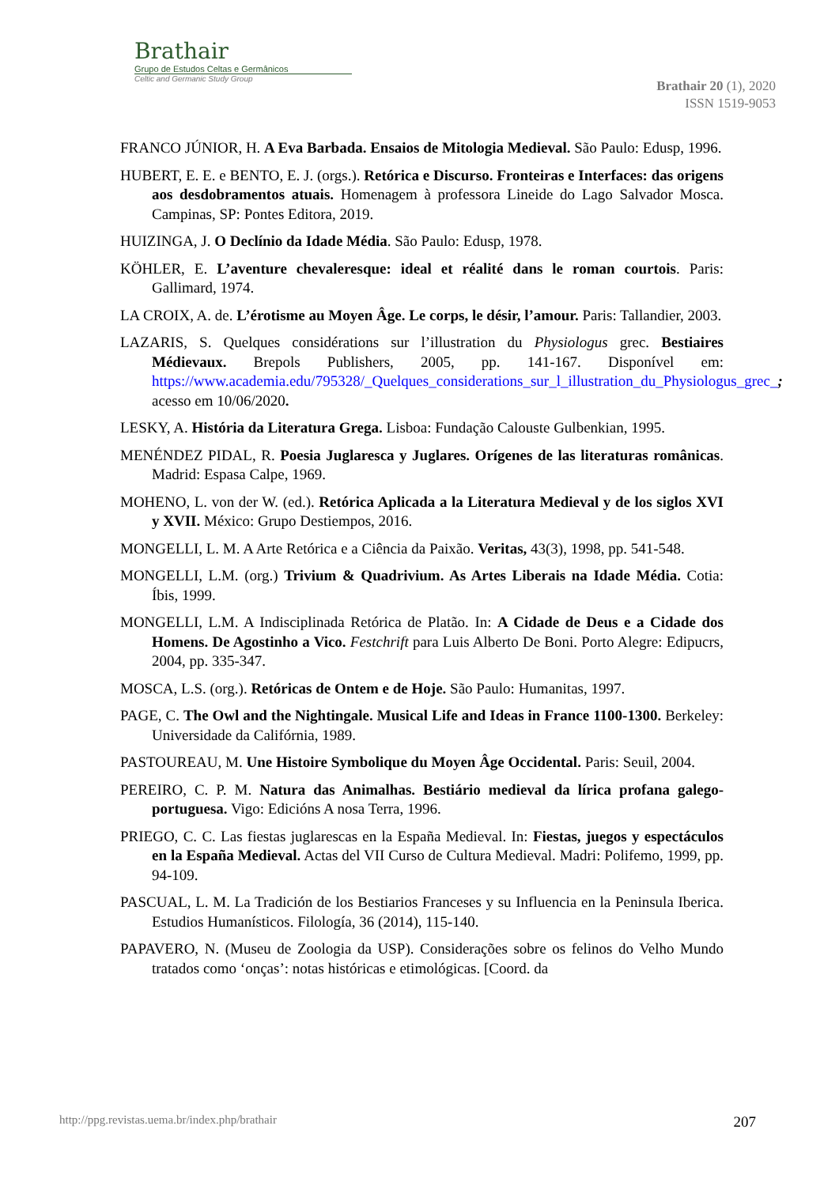Brathair
Grupo de Estudos Celtas e Germânicos
Celtic and Germanic Study Group
Brathair 20 (1), 2020
ISSN 1519-9053
FRANCO JÚNIOR, H. A Eva Barbada. Ensaios de Mitologia Medieval. São Paulo: Edusp, 1996.
HUBERT, E. E. e BENTO, E. J. (orgs.). Retórica e Discurso. Fronteiras e Interfaces: das origens aos desdobramentos atuais. Homenagem à professora Lineide do Lago Salvador Mosca. Campinas, SP: Pontes Editora, 2019.
HUIZINGA, J. O Declínio da Idade Média. São Paulo: Edusp, 1978.
KÖHLER, E. L’aventure chevaleresque: ideal et réalité dans le roman courtois. Paris: Gallimard, 1974.
LA CROIX, A. de. L’érotisme au Moyen Âge. Le corps, le désir, l’amour. Paris: Tallandier, 2003.
LAZARIS, S. Quelques considérations sur l’illustration du Physiologus grec. Bestiaires Médievaux. Brepols Publishers, 2005, pp. 141-167. Disponível em: https://www.academia.edu/795328/_Quelques_considerations_sur_l_illustration_du_Physiologus_grec_; acesso em 10/06/2020.
LESKY, A. História da Literatura Grega. Lisboa: Fundação Calouste Gulbenkian, 1995.
MENÉNDEZ PIDAL, R. Poesia Juglaresca y Juglares. Orígenes de las literaturas românicas. Madrid: Espasa Calpe, 1969.
MOHENO, L. von der W. (ed.). Retórica Aplicada a la Literatura Medieval y de los siglos XVI y XVII. México: Grupo Destiempos, 2016.
MONGELLI, L. M. A Arte Retórica e a Ciência da Paixão. Veritas, 43(3), 1998, pp. 541-548.
MONGELLI, L.M. (org.) Trivium & Quadrivium. As Artes Liberais na Idade Média. Cotia: Íbis, 1999.
MONGELLI, L.M. A Indisciplinada Retórica de Platão. In: A Cidade de Deus e a Cidade dos Homens. De Agostinho a Vico. Festchrift para Luis Alberto De Boni. Porto Alegre: Edipucrs, 2004, pp. 335-347.
MOSCA, L.S. (org.). Retóricas de Ontem e de Hoje. São Paulo: Humanitas, 1997.
PAGE, C. The Owl and the Nightingale. Musical Life and Ideas in France 1100-1300. Berkeley: Universidade da Califórnia, 1989.
PASTOUREAU, M. Une Histoire Symbolique du Moyen Âge Occidental. Paris: Seuil, 2004.
PEREIRO, C. P. M. Natura das Animalhas. Bestiário medieval da lírica profana galego-portuguesa. Vigo: Edicións A nosa Terra, 1996.
PRIEGO, C. C. Las fiestas juglarescas en la España Medieval. In: Fiestas, juegos y espectáculos en la España Medieval. Actas del VII Curso de Cultura Medieval. Madri: Polifemo, 1999, pp. 94-109.
PASCUAL, L. M. La Tradición de los Bestiarios Franceses y su Influencia en la Peninsula Iberica. Estudios Humanísticos. Filología, 36 (2014), 115-140.
PAPAVERO, N. (Museu de Zoologia da USP). Considerações sobre os felinos do Velho Mundo tratados como ‘onças’: notas históricas e etimológicas. [Coord. da
http://ppg.revistas.uema.br/index.php/brathair 207